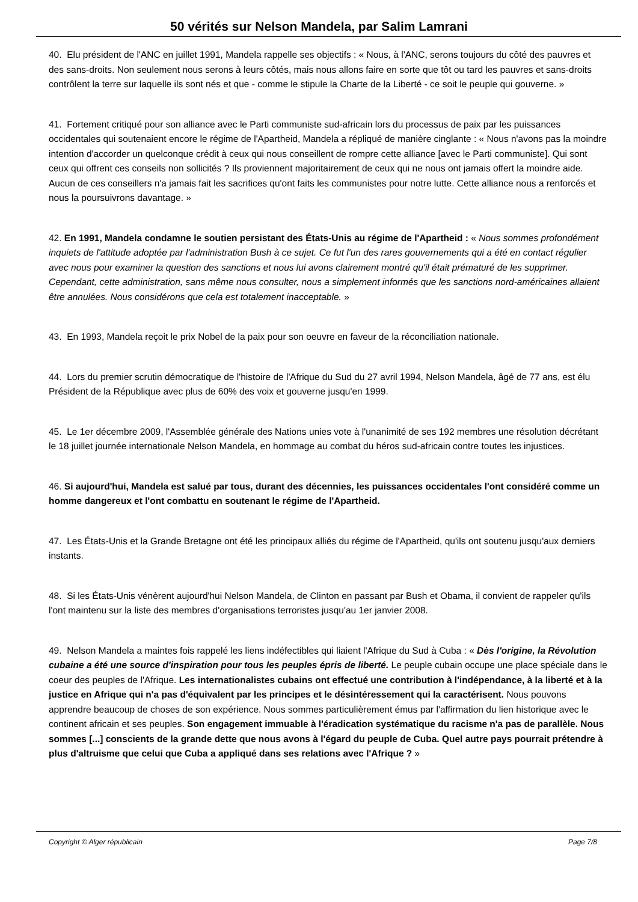50 vérités sur Nelson Mandela, par Salim Lamrani
40. Elu président de l'ANC en juillet 1991, Mandela rappelle ses objectifs : « Nous, à l'ANC, serons toujours du côté des pauvres et des sans-droits. Non seulement nous serons à leurs côtés, mais nous allons faire en sorte que tôt ou tard les pauvres et sans-droits contrôlent la terre sur laquelle ils sont nés et que - comme le stipule la Charte de la Liberté - ce soit le peuple qui gouverne. »
41. Fortement critiqué pour son alliance avec le Parti communiste sud-africain lors du processus de paix par les puissances occidentales qui soutenaient encore le régime de l'Apartheid, Mandela a répliqué de manière cinglante : « Nous n'avons pas la moindre intention d'accorder un quelconque crédit à ceux qui nous conseillent de rompre cette alliance [avec le Parti communiste]. Qui sont ceux qui offrent ces conseils non sollicités ? Ils proviennent majoritairement de ceux qui ne nous ont jamais offert la moindre aide. Aucun de ces conseillers n'a jamais fait les sacrifices qu'ont faits les communistes pour notre lutte. Cette alliance nous a renforcés et nous la poursuivrons davantage. »
42. En 1991, Mandela condamne le soutien persistant des États-Unis au régime de l'Apartheid : « Nous sommes profondément inquiets de l'attitude adoptée par l'administration Bush à ce sujet. Ce fut l'un des rares gouvernements qui a été en contact régulier avec nous pour examiner la question des sanctions et nous lui avons clairement montré qu'il était prématuré de les supprimer. Cependant, cette administration, sans même nous consulter, nous a simplement informés que les sanctions nord-américaines allaient être annulées. Nous considérons que cela est totalement inacceptable. »
43. En 1993, Mandela reçoit le prix Nobel de la paix pour son oeuvre en faveur de la réconciliation nationale.
44. Lors du premier scrutin démocratique de l'histoire de l'Afrique du Sud du 27 avril 1994, Nelson Mandela, âgé de 77 ans, est élu Président de la République avec plus de 60% des voix et gouverne jusqu'en 1999.
45. Le 1er décembre 2009, l'Assemblée générale des Nations unies vote à l'unanimité de ses 192 membres une résolution décrétant le 18 juillet journée internationale Nelson Mandela, en hommage au combat du héros sud-africain contre toutes les injustices.
46. Si aujourd'hui, Mandela est salué par tous, durant des décennies, les puissances occidentales l'ont considéré comme un homme dangereux et l'ont combattu en soutenant le régime de l'Apartheid.
47. Les États-Unis et la Grande Bretagne ont été les principaux alliés du régime de l'Apartheid, qu'ils ont soutenu jusqu'aux derniers instants.
48. Si les États-Unis vénèrent aujourd'hui Nelson Mandela, de Clinton en passant par Bush et Obama, il convient de rappeler qu'ils l'ont maintenu sur la liste des membres d'organisations terroristes jusqu'au 1er janvier 2008.
49. Nelson Mandela a maintes fois rappelé les liens indéfectibles qui liaient l'Afrique du Sud à Cuba : « Dès l'origine, la Révolution cubaine a été une source d'inspiration pour tous les peuples épris de liberté. Le peuple cubain occupe une place spéciale dans le coeur des peuples de l'Afrique. Les internationalistes cubains ont effectué une contribution à l'indépendance, à la liberté et à la justice en Afrique qui n'a pas d'équivalent par les principes et le désintéressement qui la caractérisent. Nous pouvons apprendre beaucoup de choses de son expérience. Nous sommes particulièrement émus par l'affirmation du lien historique avec le continent africain et ses peuples. Son engagement immuable à l'éradication systématique du racisme n'a pas de parallèle. Nous sommes [...] conscients de la grande dette que nous avons à l'égard du peuple de Cuba. Quel autre pays pourrait prétendre à plus d'altruisme que celui que Cuba a appliqué dans ses relations avec l'Afrique ? »
Copyright © Alger républicain Page 7/8